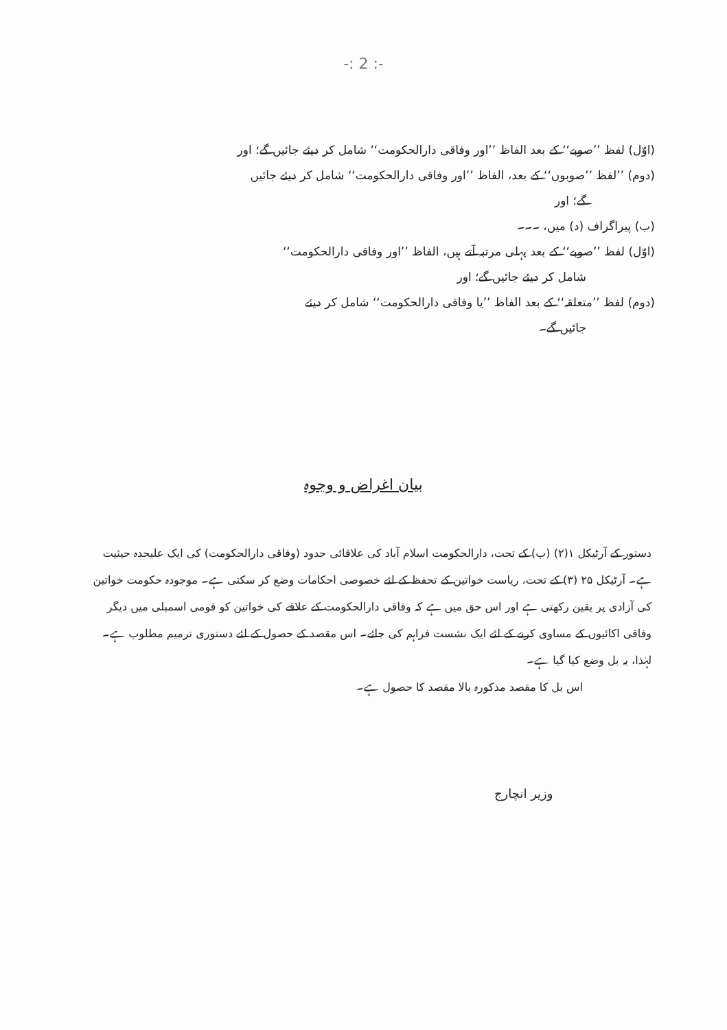-: 2 :-
(اوّل) لفظ ’’صوبے‘‘ کے بعد الفاظ ’’اور وفاقی دارالحکومت‘‘ شامل کر دیئے جائیں گے؛ اور
(دوم) ’’لفظ ’’صوبوں‘‘ کے بعد، الفاظ ’’اور وفاقی دارالحکومت‘‘ شامل کر دیئے جائیں
گے؛ اور
(ب) پیراگراف (د) میں، ۔۔۔
(اوّل) لفظ ’’صوبے‘‘ کے بعد پہلی مرتبہ آتے ہیں، الفاظ ’’اور وفاقی دارالحکومت‘‘
شامل کر دیئے جائیں گے؛ اور
(دوم) لفظ ’’متعلقہ‘‘ کے بعد الفاظ ’’یا وفاقی دارالحکومت‘‘ شامل کر دیئے
جائیں گے۔
بیان اغراض و وجوہ
دستور کے آرٹیکل ۱(۲) (ب) کے تحت، دارالحکومت اسلام آباد کی علاقائی حدود (وفاقی دارالحکومت) کی ایک علیحدہ حیثیت ہے۔ آرٹیکل ۲۵ (۳) کے تحت، ریاست خواتین کے تحفظ کے لئے خصوصی احکامات وضع کر سکتی ہے۔ موجودہ حکومت خواتین کی آزادی پر یقین رکھتی ہے اور اس حق میں ہے کہ وفاقی دارالحکومت کے علاقے کی خواتین کو قومی اسمبلی میں دیگر وفاقی اکائیوں کے مساوی کرنے کے لئے ایک نشست فراہم کی جائے۔ اس مقصد کے حصول کے لئے دستوری ترمیم مطلوب ہے۔ لہٰذا، یہ بل وضع کیا گیا ہے۔
اس بل کا مقصد مذکورہ بالا مقصد کا حصول ہے۔
وزیر انچارج